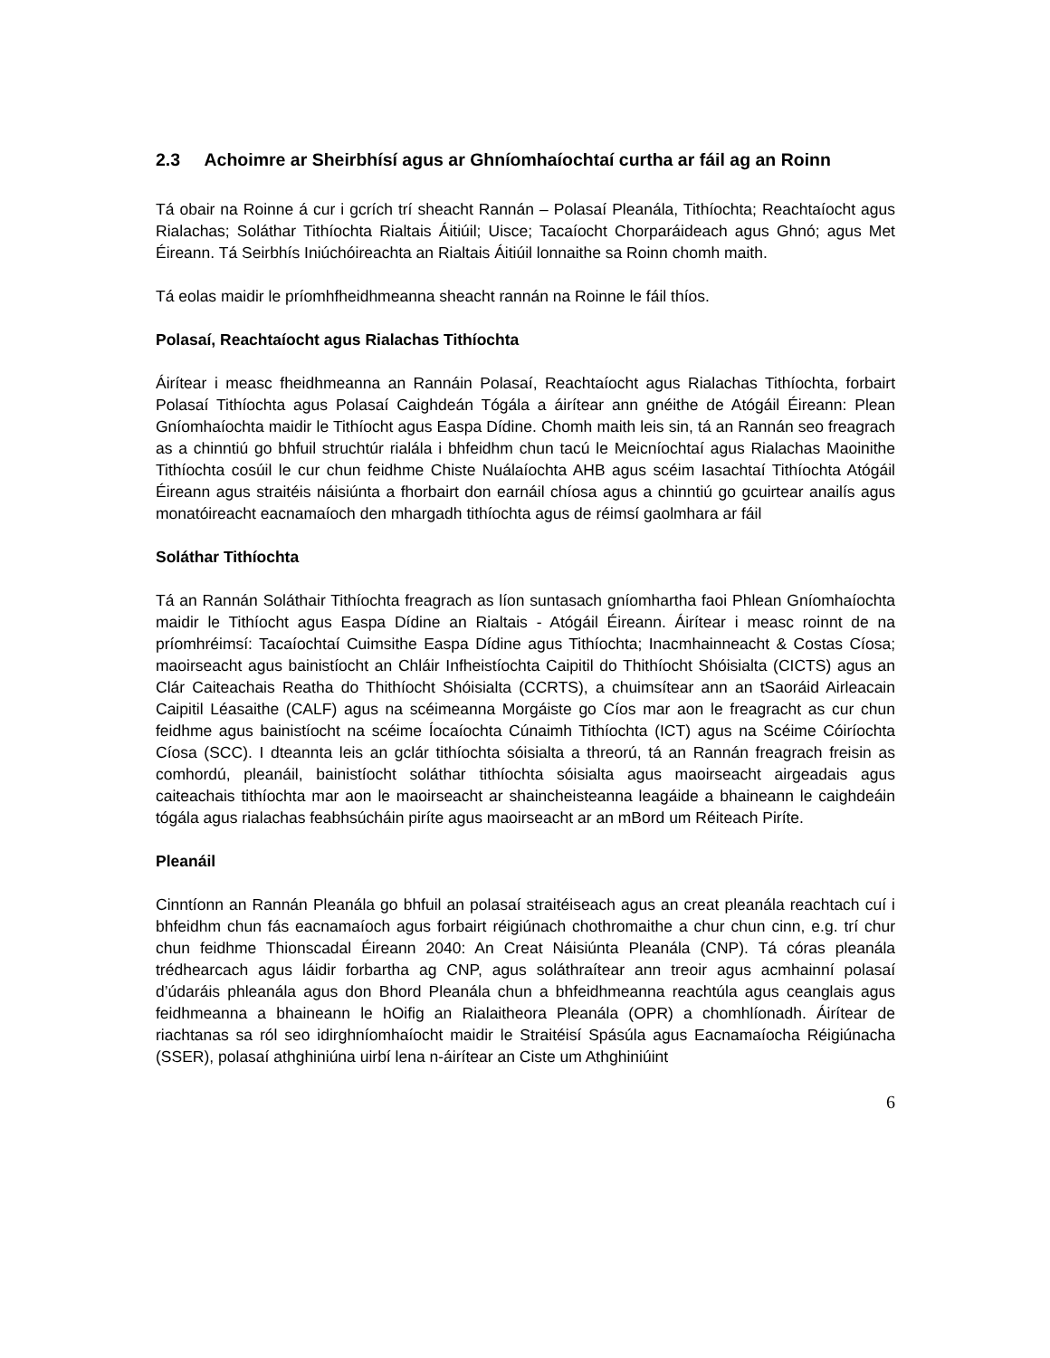2.3 Achoimre ar Sheirbhísí agus ar Ghníomhaíochtaí curtha ar fáil ag an Roinn
Tá obair na Roinne á cur i gcrích trí sheacht Rannán – Polasaí Pleanála, Tithíochta; Reachtaíocht agus Rialachas; Soláthar Tithíochta Rialtais Áitiúil; Uisce; Tacaíocht Chorparáideach agus Ghnó; agus Met Éireann. Tá Seirbhís Iniúchóireachta an Rialtais Áitiúil lonnaithe sa Roinn chomh maith.
Tá eolas maidir le príomhfheidhmeanna sheacht rannán na Roinne le fáil thíos.
Polasaí, Reachtaíocht agus Rialachas Tithíochta
Áirítear i measc fheidhmeanna an Rannáin Polasaí, Reachtaíocht agus Rialachas Tithíochta, forbairt Polasaí Tithíochta agus Polasaí Caighdeán Tógála a áirítear ann gnéithe de Atógáil Éireann: Plean Gníomhaíochta maidir le Tithíocht agus Easpa Dídine. Chomh maith leis sin, tá an Rannán seo freagrach as a chinntiú go bhfuil struchtúr rialála i bhfeidhm chun tacú le Meicníochtaí agus Rialachas Maoinithe Tithíochta cosúil le cur chun feidhme Chiste Nuálaíochta AHB agus scéim Iasachtaí Tithíochta Atógáil Éireann agus straitéis náisiúnta a fhorbairt don earnáil chíosa agus a chinntiú go gcuirtear anailís agus monatóireacht eacnamaíoch den mhargadh tithíochta agus de réimsí gaolmhara ar fáil
Soláthar Tithíochta
Tá an Rannán Soláthair Tithíochta freagrach as líon suntasach gníomhartha faoi Phlean Gníomhaíochta maidir le Tithíocht agus Easpa Dídine an Rialtais - Atógáil Éireann. Áirítear i measc roinnt de na príomhréimsí: Tacaíochtaí Cuimsithe Easpa Dídine agus Tithíochta; Inacmhainneacht & Costas Cíosa; maoirseacht agus bainistíocht an Chláir Infheistíochta Caipitil do Thithíocht Shóisialta (CICTS) agus an Clár Caiteachais Reatha do Thithíocht Shóisialta (CCRTS), a chuimsítear ann an tSaoráid Airleacain Caipitil Léasaithe (CALF) agus na scéimeanna Morgáiste go Cíos mar aon le freagracht as cur chun feidhme agus bainistíocht na scéime Íocaíochta Cúnaimh Tithíochta (ICT) agus na Scéime Cóiríochta Cíosa (SCC). I dteannta leis an gclár tithíochta sóisialta a threorú, tá an Rannán freagrach freisin as comhordú, pleanáil, bainistíocht soláthar tithíochta sóisialta agus maoirseacht airgeadais agus caiteachais tithíochta mar aon le maoirseacht ar shaincheisteanna leagáide a bhaineann le caighdeáin tógála agus rialachas feabhsúcháin piríte agus maoirseacht ar an mBord um Réiteach Piríte.
Pleanáil
Cinntíonn an Rannán Pleanála go bhfuil an polasaí straitéiseach agus an creat pleanála reachtach cuí i bhfeidhm chun fás eacnamaíoch agus forbairt réigiúnach chothromaithe a chur chun cinn, e.g. trí chur chun feidhme Thionscadal Éireann 2040: An Creat Náisiúnta Pleanála (CNP). Tá córas pleanála trédhearcach agus láidir forbartha ag CNP, agus soláthraítear ann treoir agus acmhainní polasaí d’údaráis phleanála agus don Bhord Pleanála chun a bhfeidhmeanna reachtúla agus ceanglais agus feidhmeanna a bhaineann le hOifig an Rialaitheora Pleanála (OPR) a chomhlíonadh. Áirítear de riachtanas sa ról seo idirghníomhaíocht maidir le Straitéisí Spásúla agus Eacnamaíocha Réigiúnacha (SSER), polasaí athghiniúna uirbí lena n-áirítear an Ciste um Athghiniúint
6